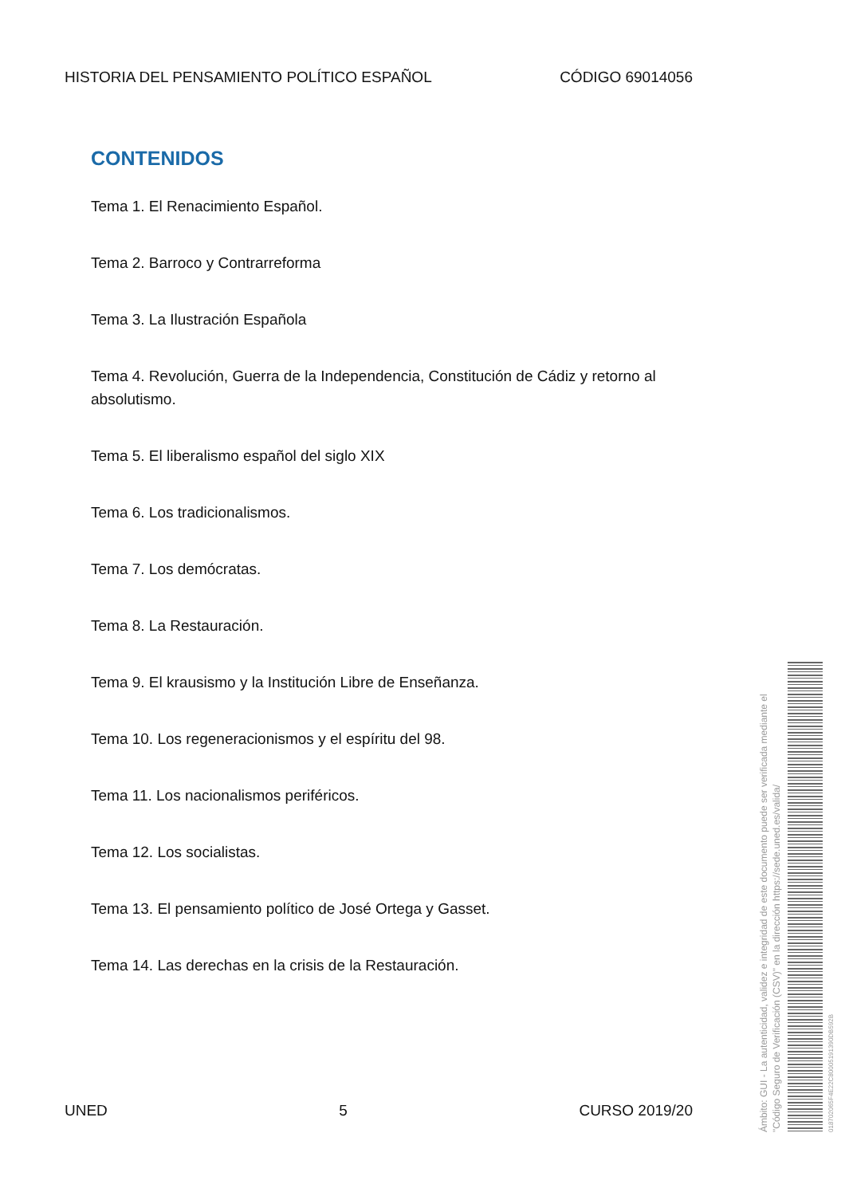HISTORIA DEL PENSAMIENTO POLÍTICO ESPAÑOL CÓDIGO 69014056
CONTENIDOS
Tema 1. El Renacimiento Español.
Tema 2. Barroco y Contrarreforma
Tema 3. La Ilustración Española
Tema 4. Revolución, Guerra de la Independencia, Constitución de Cádiz y retorno al absolutismo.
Tema 5. El liberalismo español del siglo XIX
Tema 6. Los tradicionalismos.
Tema 7. Los demócratas.
Tema 8. La Restauración.
Tema 9. El krausismo y la Institución Libre de Enseñanza.
Tema 10. Los regeneracionismos y el espíritu del 98.
Tema 11. Los nacionalismos periféricos.
Tema 12. Los socialistas.
Tema 13. El pensamiento político de José Ortega y Gasset.
Tema 14. Las derechas en la crisis de la Restauración.
UNED 5 CURSO 2019/20
Ámbito: GUI - La autenticidad, validez e integridad de este documento puede ser verificada mediante el "Código Seguro de Verificación (CSV)" en la dirección https://sede.uned.es/valida/
01870206​5F4E22C80005191390DB592B